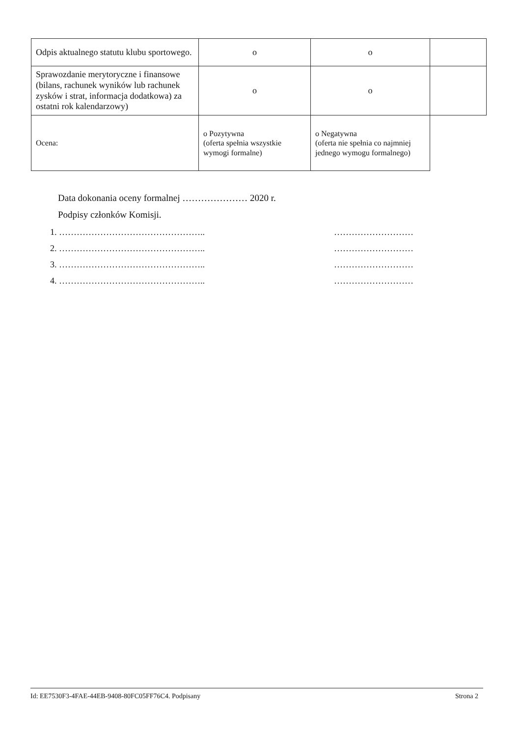| Odpis aktualnego statutu klubu sportowego. | o | o | |
| Sprawozdanie merytoryczne i finansowe (bilans, rachunek wyników lub rachunek zysków i strat, informacja dodatkowa) za ostatni rok kalendarzowy) | o | o | |
| Ocena: | o Pozytywna (oferta spełnia wszystkie wymogi formalne) | o Negatywna (oferta nie spełnia co najmniej jednego wymogu formalnego) | |
Data dokonania oceny formalnej ………………… 2020 r.
Podpisy członków Komisji.
1. ………………………………………….. ………………………
2. ………………………………………….. ………………………
3. ………………………………………….. ………………………
4. ………………………………………….. ………………………
Id: EE7530F3-4FAE-44EB-9408-80FC05FF76C4. Podpisany Strona 2